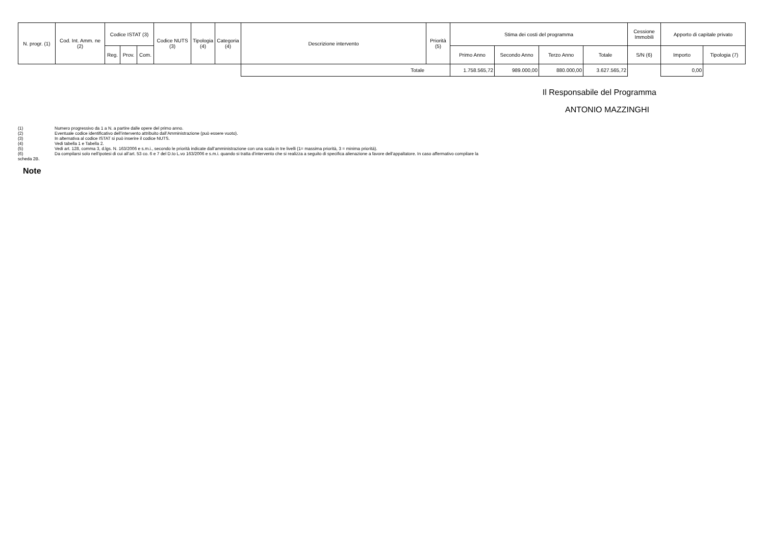| N. progr. (1) | Cod. Int. Amm. ne (2) | Codice ISTAT (3) | | | Codice NUTS (3) | Tipologia (4) | Categoria (4) | Descrizione intervento | Priorità (5) | Stima dei costi del programma | | | | Cessione Immobili | Apporto di capitale privato | |
| --- | --- | --- | --- | --- | --- | --- | --- | --- | --- | --- | --- | --- | --- | --- | --- | --- |
| | | Reg. | Prov. | Com. | | | | | | Primo Anno | Secondo Anno | Terzo Anno | Totale | S/N (6) | Importo | Tipologia (7) |
| | | | | | | | | Totale | | 1.758.565,72 | 989.000,00 | 880.000,00 | 3.627.565,72 | | 0,00 | |
Il Responsabile del Programma
ANTONIO MAZZINGHI
(1) Numero progressivo da 1 a N. a partire dalle opere del primo anno.
(2) Eventuale codice identificativo dell’intervento attribuito dall’Amministrazione (può essere vuoto).
(3) In alternativa al codice ISTAT si può inserire il codice NUTS.
(4) Vedi tabella 1 e Tabella 2.
(5) Vedi art. 128, comma 3, d.lgs. N. 163/2006 e s.m.i., secondo le priorità indicate dall’amministrazione con una scala in tre livelli (1= massima priorità, 3 = minima priorità).
(6) Da compilarsi solo nell’ipotesi di cui all’art. 53 co. 6 e 7 del D.to L.vo 163/2006 e s.m.i. quando si tratta d’intervento che si realizza a seguito di specifica alienazione a favore dell’appaltatore. In caso affermativo compilare la
scheda 2B.
Note